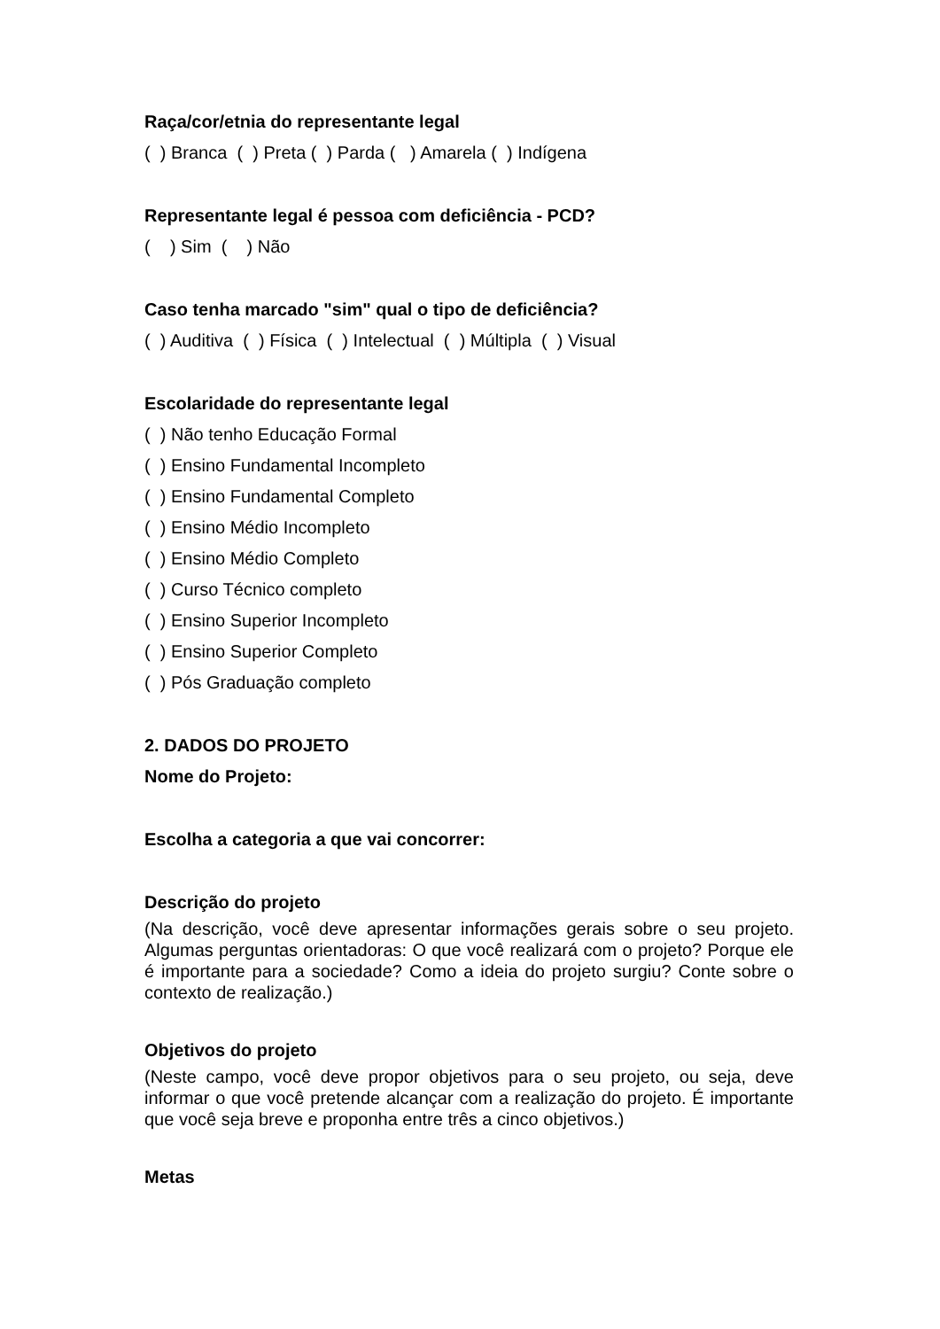Raça/cor/etnia do representante legal
( ) Branca ( ) Preta ( ) Parda ( ) Amarela ( ) Indígena
Representante legal é pessoa com deficiência - PCD?
( ) Sim ( ) Não
Caso tenha marcado "sim" qual o tipo de deficiência?
( ) Auditiva ( ) Física ( ) Intelectual ( ) Múltipla ( ) Visual
Escolaridade do representante legal
( ) Não tenho Educação Formal
( ) Ensino Fundamental Incompleto
( ) Ensino Fundamental Completo
( ) Ensino Médio Incompleto
( ) Ensino Médio Completo
( ) Curso Técnico completo
( ) Ensino Superior Incompleto
( ) Ensino Superior Completo
( ) Pós Graduação completo
2. DADOS DO PROJETO
Nome do Projeto:
Escolha a categoria a que vai concorrer:
Descrição do projeto
(Na descrição, você deve apresentar informações gerais sobre o seu projeto. Algumas perguntas orientadoras: O que você realizará com o projeto? Porque ele é importante para a sociedade? Como a ideia do projeto surgiu? Conte sobre o contexto de realização.)
Objetivos do projeto
(Neste campo, você deve propor objetivos para o seu projeto, ou seja, deve informar o que você pretende alcançar com a realização do projeto. É importante que você seja breve e proponha entre três a cinco objetivos.)
Metas